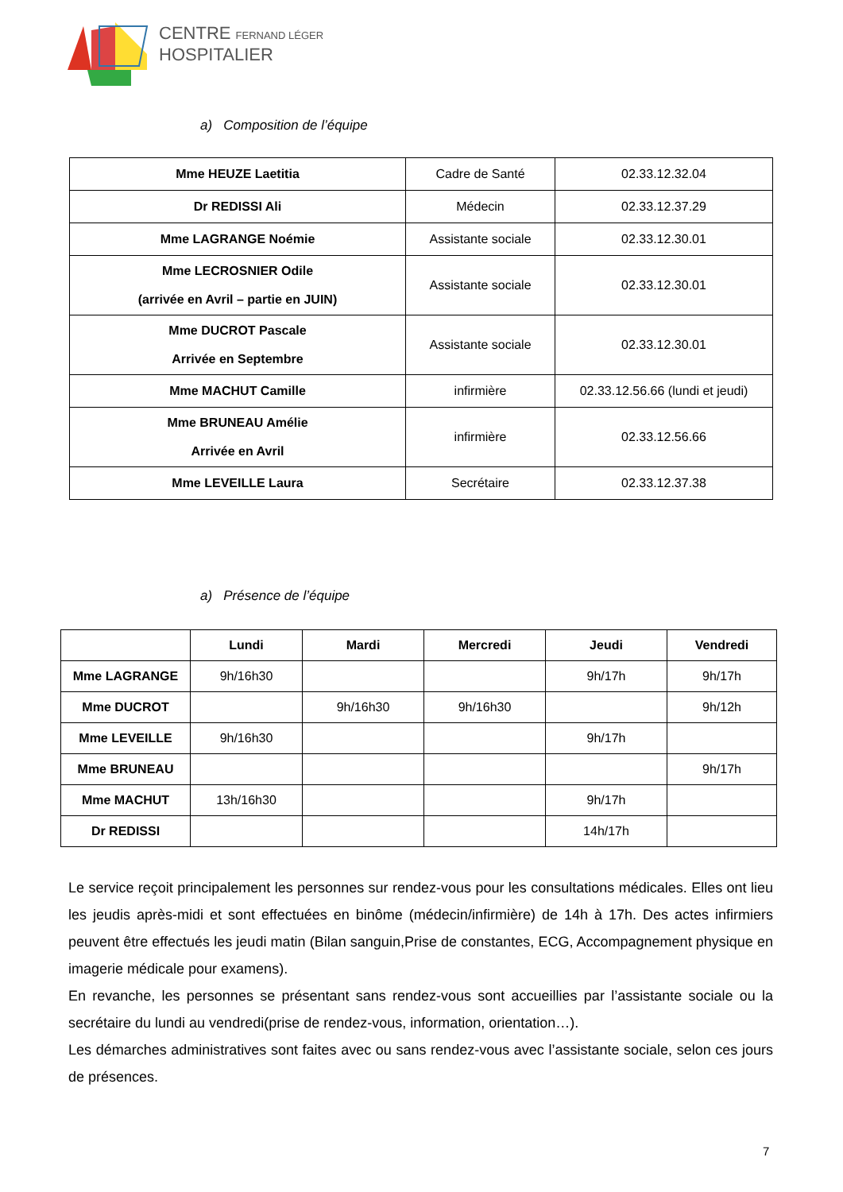CENTRE FERNAND LÉGER
HOSPITALIER
a) Composition de l’équipe
| Mme HEUZE Laetitia | Cadre de Santé | 02.33.12.32.04 |
| Dr REDISSI Ali | Médecin | 02.33.12.37.29 |
| Mme LAGRANGE Noémie | Assistante sociale | 02.33.12.30.01 |
| Mme LECROSNIER Odile (arrivée en Avril – partie en JUIN) | Assistante sociale | 02.33.12.30.01 |
| Mme DUCROT Pascale Arrivée en Septembre | Assistante sociale | 02.33.12.30.01 |
| Mme MACHUT Camille | infirmière | 02.33.12.56.66 (lundi et jeudi) |
| Mme BRUNEAU Amélie Arrivée en Avril | infirmière | 02.33.12.56.66 |
| Mme LEVEILLE Laura | Secrétaire | 02.33.12.37.38 |
a) Présence de l’équipe
| | Lundi | Mardi | Mercredi | Jeudi | Vendredi |
| --- | --- | --- | --- | --- | --- |
| Mme LAGRANGE | 9h/16h30 | | | 9h/17h | 9h/17h |
| Mme DUCROT | | 9h/16h30 | 9h/16h30 | | 9h/12h |
| Mme LEVEILLE | 9h/16h30 | | | 9h/17h | |
| Mme BRUNEAU | | | | | 9h/17h |
| Mme MACHUT | 13h/16h30 | | | 9h/17h | |
| Dr REDISSI | | | | 14h/17h | |
Le service reçoit principalement les personnes sur rendez-vous pour les consultations médicales. Elles ont lieu les jeudis après-midi et sont effectuées en binôme (médecin/infirmière) de 14h à 17h. Des actes infirmiers peuvent être effectués les jeudi matin (Bilan sanguin,Prise de constantes, ECG, Accompagnement physique en imagerie médicale pour examens).
En revanche, les personnes se présentant sans rendez-vous sont accueillies par l’assistante sociale ou la secrétaire du lundi au vendredi(prise de rendez-vous, information, orientation…).
Les démarches administratives sont faites avec ou sans rendez-vous avec l’assistante sociale, selon ces jours de présences.
7